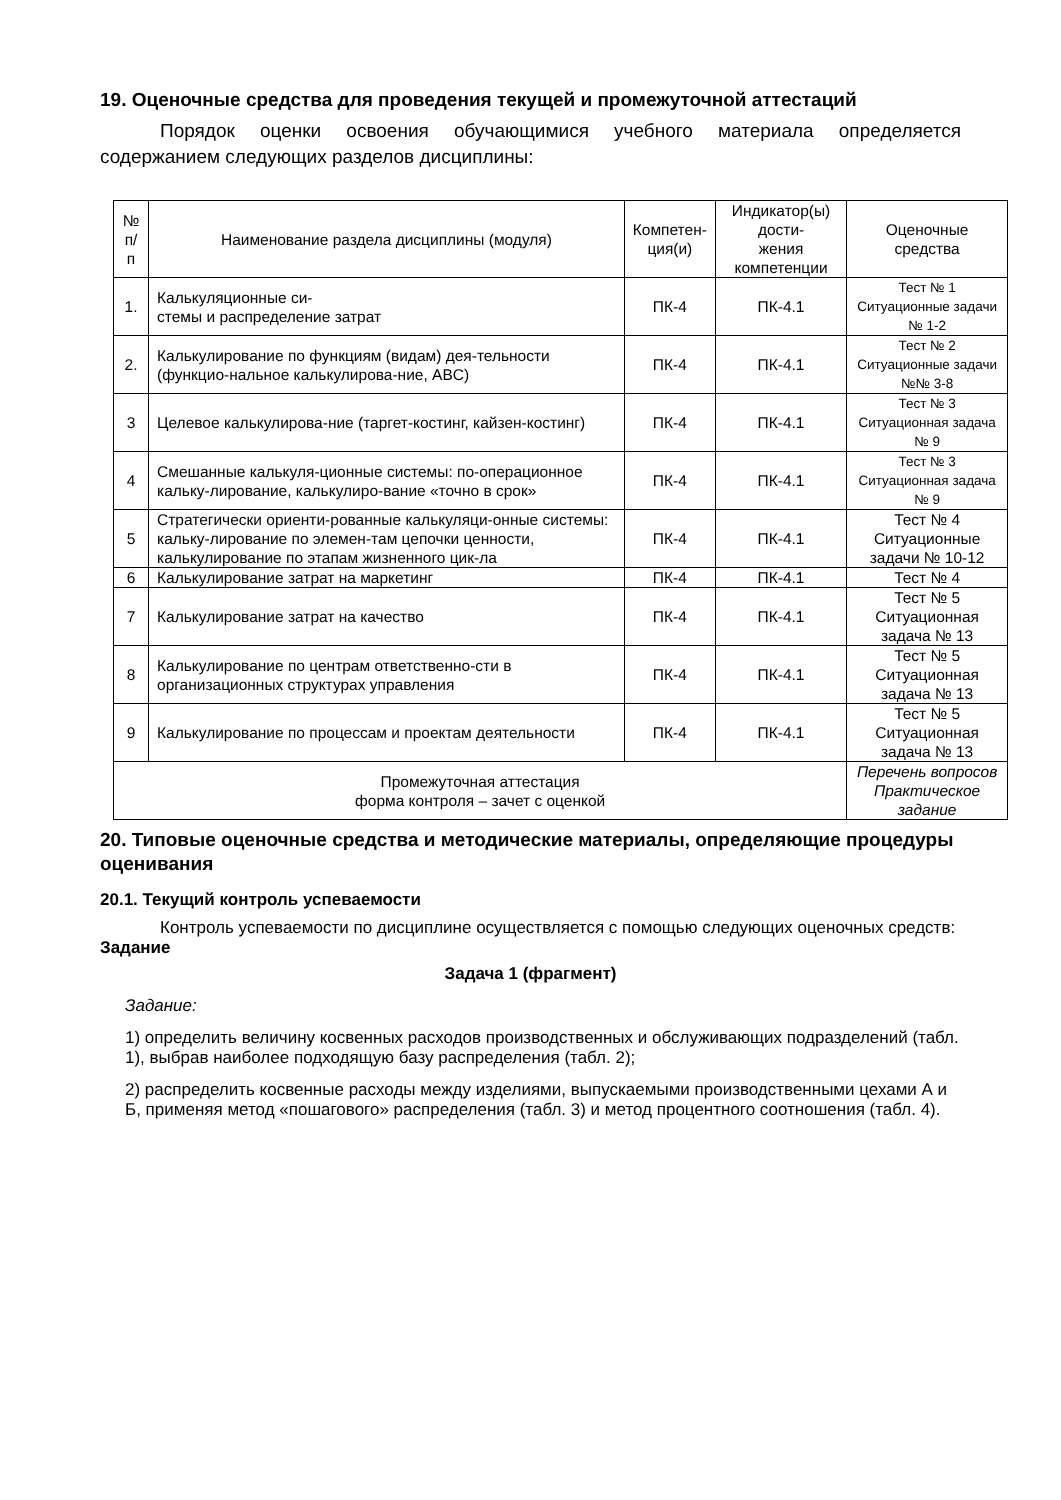19. Оценочные средства для проведения текущей и промежуточной аттестаций
Порядок оценки освоения обучающимися учебного материала определяется содержанием следующих разделов дисциплины:
| № п/п | Наименование раздела дисциплины (модуля) | Компетен- ция(и) | Индикатор(ы) дости- жения компетенции | Оценочные средства |
| --- | --- | --- | --- | --- |
| 1. | Калькуляционные си- стемы и распределение затрат | ПК-4 | ПК-4.1 | Тест № 1 Ситуационные задачи № 1-2 |
| 2. | Калькулирование по функциям (видам) дея-тельности (функцио-нальное калькулирова-ние, ABC) | ПК-4 | ПК-4.1 | Тест № 2 Ситуационные задачи №№ 3-8 |
| 3 | Целевое калькулирова-ние (таргет-костинг, кайзен-костинг) | ПК-4 | ПК-4.1 | Тест № 3 Ситуационная задача № 9 |
| 4 | Смешанные калькуля-ционные системы: по-операционное кальку-лирование, калькулиро-вание «точно в срок» | ПК-4 | ПК-4.1 | Тест № 3 Ситуационная задача № 9 |
| 5 | Стратегически ориенти-рованные калькуляци-онные системы: кальку-лирование по элемен-там цепочки ценности, калькулирование по этапам жизненного цик-ла | ПК-4 | ПК-4.1 | Тест № 4 Ситуационные задачи № 10-12 |
| 6 | Калькулирование затрат на маркетинг | ПК-4 | ПК-4.1 | Тест № 4 |
| 7 | Калькулирование затрат на качество | ПК-4 | ПК-4.1 | Тест № 5 Ситуационная задача № 13 |
| 8 | Калькулирование по центрам ответственно-сти в организационных структурах управления | ПК-4 | ПК-4.1 | Тест № 5 Ситуационная задача № 13 |
| 9 | Калькулирование по процессам и проектам деятельности | ПК-4 | ПК-4.1 | Тест № 5 Ситуационная задача № 13 |
| Промежуточная аттестация форма контроля – зачет с оценкой | | | | Перечень вопросов Практическое задание |
20. Типовые оценочные средства и методические материалы, определяющие процедуры оценивания
20.1. Текущий контроль успеваемости
Контроль успеваемости по дисциплине осуществляется с помощью следующих оценочных средств:
Задание
Задача 1 (фрагмент)
Задание:
1) определить величину косвенных расходов производственных и обслуживающих подразделений (табл. 1), выбрав наиболее подходящую базу распределения (табл. 2);
2) распределить косвенные расходы между изделиями, выпускаемыми производственными цехами А и Б, применяя метод «пошагового» распределения (табл. 3) и метод процентного соотношения (табл. 4).